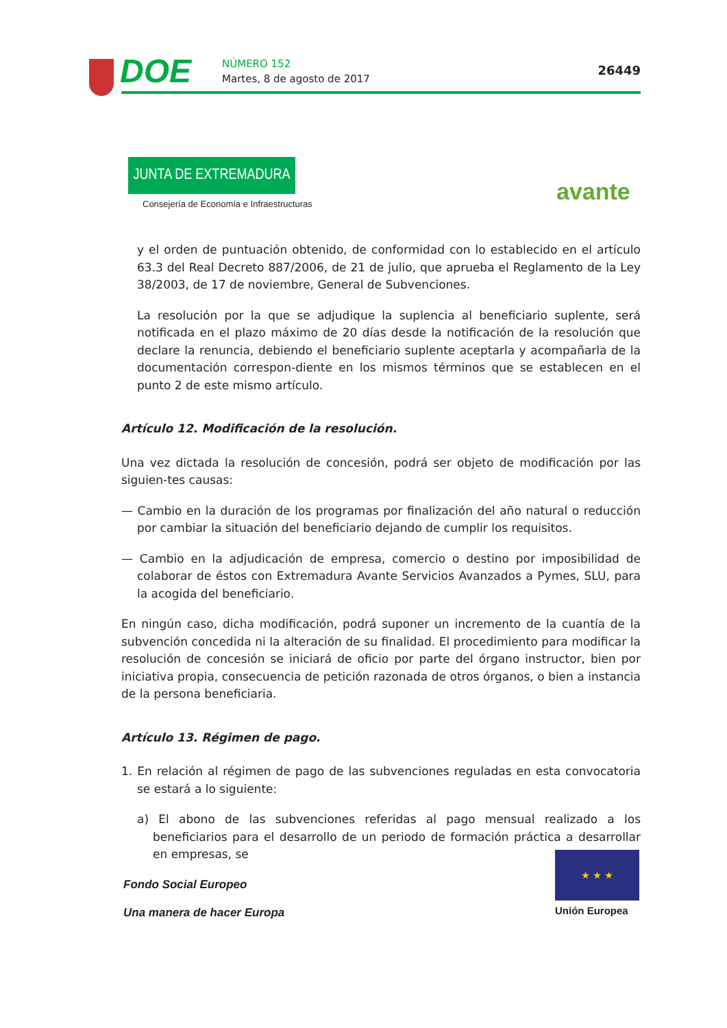DOE NÚMERO 152
Martes, 8 de agosto de 2017
26449
JUNTA DE EXTREMADURA
Consejería de Economía e Infraestructuras
avante
y el orden de puntuación obtenido, de conformidad con lo establecido en el artículo 63.3 del Real Decreto 887/2006, de 21 de julio, que aprueba el Reglamento de la Ley 38/2003, de 17 de noviembre, General de Subvenciones.
La resolución por la que se adjudique la suplencia al beneficiario suplente, será notificada en el plazo máximo de 20 días desde la notificación de la resolución que declare la renuncia, debiendo el beneficiario suplente aceptarla y acompañarla de la documentación correspon-diente en los mismos términos que se establecen en el punto 2 de este mismo artículo.
Artículo 12. Modificación de la resolución.
Una vez dictada la resolución de concesión, podrá ser objeto de modificación por las siguien-tes causas:
— Cambio en la duración de los programas por finalización del año natural o reducción por cambiar la situación del beneficiario dejando de cumplir los requisitos.
— Cambio en la adjudicación de empresa, comercio o destino por imposibilidad de colaborar de éstos con Extremadura Avante Servicios Avanzados a Pymes, SLU, para la acogida del beneficiario.
En ningún caso, dicha modificación, podrá suponer un incremento de la cuantía de la subvención concedida ni la alteración de su finalidad. El procedimiento para modificar la resolución de concesión se iniciará de oficio por parte del órgano instructor, bien por iniciativa propia, consecuencia de petición razonada de otros órganos, o bien a instancia de la persona beneficiaria.
Artículo 13. Régimen de pago.
1. En relación al régimen de pago de las subvenciones reguladas en esta convocatoria se estará a lo siguiente:
a) El abono de las subvenciones referidas al pago mensual realizado a los beneficiarios para el desarrollo de un periodo de formación práctica a desarrollar en empresas, se
Fondo Social Europeo
Una manera de hacer Europa
★ ★ ★
Unión Europea